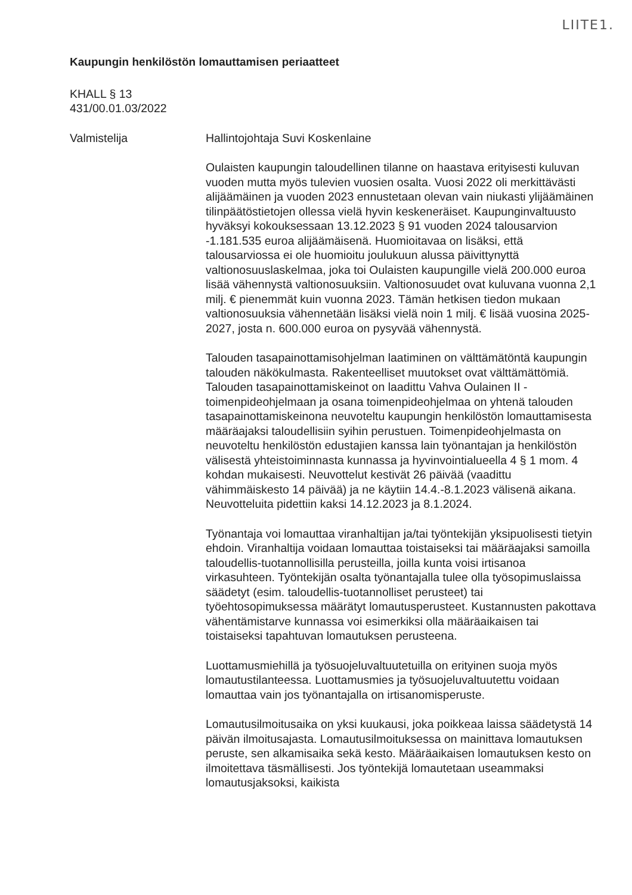LIITE1.
Kaupungin henkilöstön lomauttamisen periaatteet
KHALL § 13
431/00.01.03/2022
Valmistelija Hallintojohtaja Suvi Koskenlaine
Oulaisten kaupungin taloudellinen tilanne on haastava erityisesti kuluvan vuoden mutta myös tulevien vuosien osalta. Vuosi 2022 oli merkittävästi alijäämäinen ja vuoden 2023 ennustetaan olevan vain niukasti ylijäämäinen tilinpäätöstietojen ollessa vielä hyvin keskeneräiset. Kaupunginvaltuusto hyväksyi kokouksessaan 13.12.2023 § 91 vuoden 2024 talousarvion -1.181.535 euroa alijäämäisenä. Huomioitavaa on lisäksi, että talousarviossa ei ole huomioitu joulukuun alussa päivittynyttä valtionosuuslaskelmaa, joka toi Oulaisten kaupungille vielä 200.000 euroa lisää vähennystä valtionosuuksiin. Valtionosuudet ovat kuluvana vuonna 2,1 milj. € pienemmät kuin vuonna 2023. Tämän hetkisen tiedon mukaan valtionosuuksia vähennetään lisäksi vielä noin 1 milj. € lisää vuosina 2025-2027, josta n. 600.000 euroa on pysyvää vähennystä.
Talouden tasapainottamisohjelman laatiminen on välttämätöntä kaupungin talouden näkökulmasta. Rakenteelliset muutokset ovat välttämättömiä. Talouden tasapainottamiskeinot on laadittu Vahva Oulainen II -toimenpideohjelmaan ja osana toimenpideohjelmaa on yhtenä talouden tasapainottamiskeinona neuvoteltu kaupungin henkilöstön lomauttamisesta määräajaksi taloudellisiin syihin perustuen. Toimenpideohjelmasta on neuvoteltu henkilöstön edustajien kanssa lain työnantajan ja henkilöstön välisestä yhteistoiminnasta kunnassa ja hyvinvointialueella 4 § 1 mom. 4 kohdan mukaisesti. Neuvottelut kestivät 26 päivää (vaadittu vähimmäiskesto 14 päivää) ja ne käytiin 14.4.-8.1.2023 välisenä aikana. Neuvotteluita pidettiin kaksi 14.12.2023 ja 8.1.2024.
Työnantaja voi lomauttaa viranhaltijan ja/tai työntekijän yksipuolisesti tietyin ehdoin. Viranhaltija voidaan lomauttaa toistaiseksi tai määräajaksi samoilla taloudellis-tuotannollisilla perusteilla, joilla kunta voisi irtisanoa virkasuhteen. Työntekijän osalta työnantajalla tulee olla työsopimuslaissa säädetyt (esim. taloudellis-tuotannolliset perusteet) tai työehtosopimuksessa määrätyt lomautusperusteet. Kustannusten pakottava vähentämistarve kunnassa voi esimerkiksi olla määräaikaisen tai toistaiseksi tapahtuvan lomautuksen perusteena.
Luottamusmiehillä ja työsuojeluvaltuutetuilla on erityinen suoja myös lomautustilanteessa. Luottamusmies ja työsuojeluvaltuutettu voidaan lomauttaa vain jos työnantajalla on irtisanomisperuste.
Lomautusilmoitusaika on yksi kuukausi, joka poikkeaa laissa säädetystä 14 päivän ilmoitusajasta. Lomautusilmoituksessa on mainittava lomautuksen peruste, sen alkamisaika sekä kesto. Määräaikaisen lomautuksen kesto on ilmoitettava täsmällisesti. Jos työntekijä lomautetaan useammaksi lomautusjaksoksi, kaikista